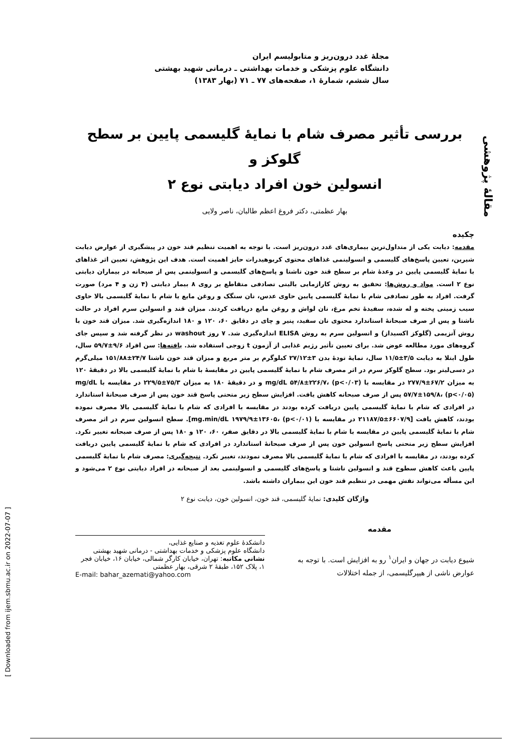مقالهٔ پژوهشی
[ Downloaded from ijem.sbmu.ac.ir on 2022-07-07 ]
مجلهٔ غدد درون‌ریز و متابولیسم ایران
دانشگاه علوم پزشکی و خدمات بهداشتی ـ درمانی شهید بهشتی
سال ششم، شمارهٔ ۱، صفحه‌های ۷۷ ـ ۷۱ (بهار ۱۳۸۳)
بررسی تأثیر مصرف شام با نمایهٔ گلیسمی پایین بر سطح گلوکز و
انسولین خون افراد دیابتی نوع ۲
بهار عظمتی، دکتر فروغ اعظم طالبان، ناصر ولایی
چکیده
مقدمه: دیابت یکی از متداول‌ترین بیماری‌های غدد درون‌ریز است. با توجه به اهمیت تنظیم قند خون در پیشگیری از عوارض دیابت شیرین، تعیین پاسخ‌های گلیسمی و انسولینمی غذاهای محتوی کربوهیدرات حایز اهمیت است. هدف این پژوهش، تعیین اثر غذاهای با نمایهٔ گلیسمی پایین در وعدهٔ شام بر سطح قند خون ناشتا و پاسخ‌های گلیسمی و انسولینمی پس از صبحانه در بیماران دیابتی نوع ۲ است. مواد و روش‌ها: تحقیق به روش کارازمایی بالینی تصادفی متقاطع بر روی ۸ بیمار دیابتی (۴ زن و ۴ مرد) صورت گرفت. افراد به طور تصادفی شام با نمایهٔ گلیسمی پایین حاوی عدس، نان سنگک و روغن مایع یا شام با نمایهٔ گلیسمی بالا حاوی سیب زمینی پخته و له شده، سفیدهٔ تخم مرغ، نان لواش و روغن مایع دریافت کردند. میزان قند و انسولین سرم افراد در حالت ناشتا و پس از صرف صبحانهٔ استاندارد محتوی نان سفید، پنیر و چای در دقایق ۶۰، ۱۲۰ و ۱۸۰ اندازه‌گیری شد. میزان قند خون با روش آنزیمی (گلوکز اکسیداز) و انسولین سرم به روش ELISA اندازه‌گیری شد. ۷ روز washout در نظر گرفته شد و سپس جای گروه‌های مورد مطالعه عوض شد. برای تعیین تأثیر رژیم غذایی از آزمون t زوجی استفاده شد. یافته‌ها: سن افراد ۹/۶±۵۹/۷ سال، طول ابتلا به دیابت ۳/۵±۱۱/۵ سال، نمایهٔ تودهٔ بدن ۳±۲۷/۱۲ کیلوگرم بر متر مربع و میزان قند خون ناشتا ۲۴/۷±۱۵۱/۸۸ میلی‌گرم در دسی‌لیتر بود. سطح گلوکز سرم در اثر مصرف شام با نمایهٔ گلیسمی پایین در مقایسهٔ با شام با نمایهٔ گلیسمی بالا در دقیقهٔ ۱۲۰ به میزان ۶۷/۲±۲۷۷/۹ در مقایسه با mg/dL ۵۴/۸±۲۲۶/۷، (p<۰/۰۳) و در دقیقهٔ ۱۸۰ به میزان ۷۵/۳±۲۲۹/۵ در مقایسه با mg/dL ۵۷/۷±۱۵۹/۸، (p<۰/۰۵) پس از صرف صبحانه کاهش یافت. افزایش سطح زیر منحنی پاسخ قند خون پس از صرف صبحانهٔ استاندارد در افرادی که شام با نمایهٔ گلیسمی پایین دریافت کرده بودند در مقایسه با افرادی که شام با نمایهٔ گلیسمی بالا مصرف نموده بودند، کاهش یافت [۶۶۰۷/۹±۲۱۱۸۷/۵ در مقایسه با mg.min/dL ۱۹۷۹/۹±۱۳۶۰۵، (p<۰/۰۱)]. سطح انسولین سرم در اثر مصرف شام با نمایهٔ گلیسمی پایین در مقایسه با شام با نمایهٔ گلیسمی بالا در دقایق صفر، ۶۰، ۱۲۰ و ۱۸۰ پس از صرف صبحانه تغییر نکرد. افزایش سطح زیر منحنی پاسخ انسولین خون پس از صرف صبحانهٔ استاندارد در افرادی که شام با نمایهٔ گلیسمی پایین دریافت کرده بودند، در مقایسه با افرادی که شام با نمایهٔ گلیسمی بالا مصرف نمودند، تغییر نکرد. نتیجه‌گیری: مصرف شام با نمایهٔ گلیسمی پایین باعث کاهش سطوح قند و انسولین ناشتا و پاسخ‌های گلیسمی و انسولینمی بعد از صبحانه در افراد دیابتی نوع ۲ می‌شود و این مسأله می‌تواند نقش مهمی در تنظیم قند خون این بیماران داشته باشد.
واژگان کلیدی: نمایهٔ گلیسمی، قند خون، انسولین خون، دیابت نوع ۲
مقدمه
شیوع دیابت در جهان و ایران<sup>۱</sup> رو به افزایش است. با توجه به عوارض ناشی از هیپرگلیسمی، از جمله اختلالات
دانشکدهٔ علوم تغذیه و صنایع غذایی،
دانشگاه علوم پزشکی و خدمات بهداشتی - درمانی شهید بهشتی
نشانی مکاتبه: تهران، خیابان کارگر شمالی، خیابان ۱۶، خیابان فجر ۱، پلاک ۱۵۲، طبقهٔ ۲ شرقی، بهار عظمتی
E-mail: bahar_azemati@yahoo.com